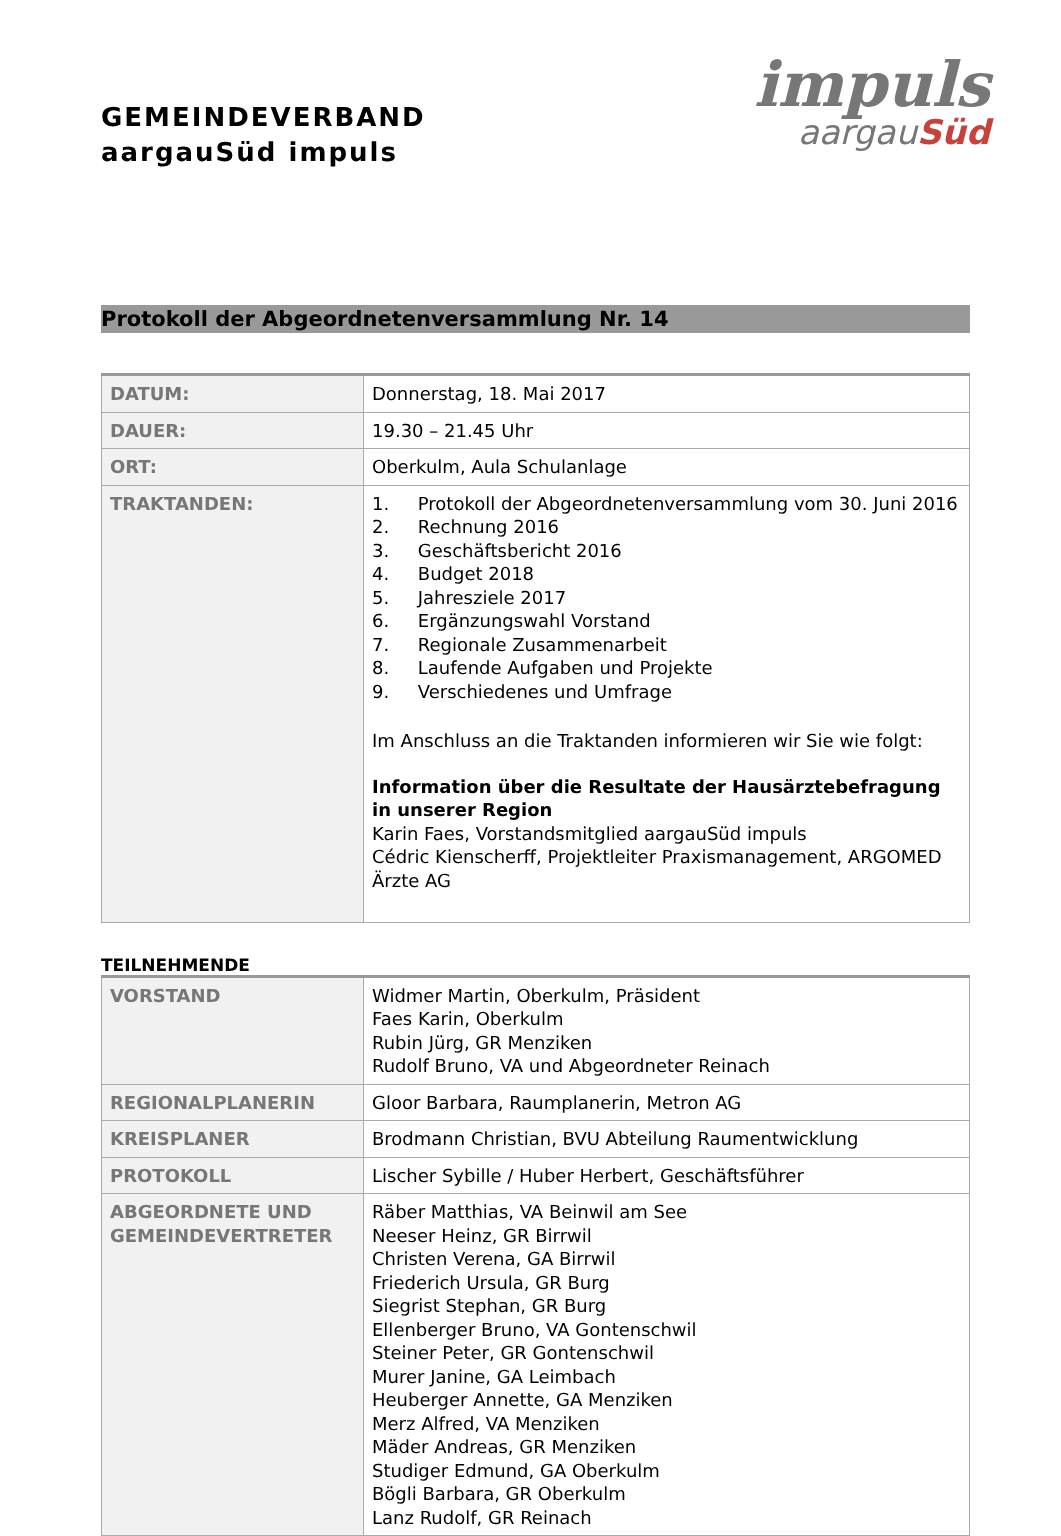GEMEINDEVERBAND
aargauSüd impuls
impuls
aargauSüd
Protokoll der Abgeordnetenversammlung Nr. 14
| DATUM: | Donnerstag, 18. Mai 2017 |
| DAUER: | 19.30 – 21.45 Uhr |
| ORT: | Oberkulm, Aula Schulanlage |
| TRAKTANDEN: | 1. Protokoll der Abgeordnetenversammlung vom 30. Juni 2016 2. Rechnung 2016 3. Geschäftsbericht 2016 4. Budget 2018 5. Jahresziele 2017 6. Ergänzungswahl Vorstand 7. Regionale Zusammenarbeit 8. Laufende Aufgaben und Projekte 9. Verschiedenes und Umfrage Im Anschluss an die Traktanden informieren wir Sie wie folgt: Information über die Resultate der Hausärztebefragung in unserer Region Karin Faes, Vorstandsmitglied aargauSüd impuls Cédric Kienscherff, Projektleiter Praxismanagement, ARGOMED Ärzte AG |
TEILNEHMENDE
| VORSTAND | Widmer Martin, Oberkulm, Präsident Faes Karin, Oberkulm Rubin Jürg, GR Menziken Rudolf Bruno, VA und Abgeordneter Reinach |
| REGIONALPLANERIN | Gloor Barbara, Raumplanerin, Metron AG |
| KREISPLANER | Brodmann Christian, BVU Abteilung Raumentwicklung |
| PROTOKOLL | Lischer Sybille / Huber Herbert, Geschäftsführer |
| ABGEORDNETE UND GEMEINDEVERTRETER | Räber Matthias, VA Beinwil am See Neeser Heinz, GR Birrwil Christen Verena, GA Birrwil Friederich Ursula, GR Burg Siegrist Stephan, GR Burg Ellenberger Bruno, VA Gontenschwil Steiner Peter, GR Gontenschwil Murer Janine, GA Leimbach Heuberger Annette, GA Menziken Merz Alfred, VA Menziken Mäder Andreas, GR Menziken Studiger Edmund, GA Oberkulm Bögli Barbara, GR Oberkulm Lanz Rudolf, GR Reinach |